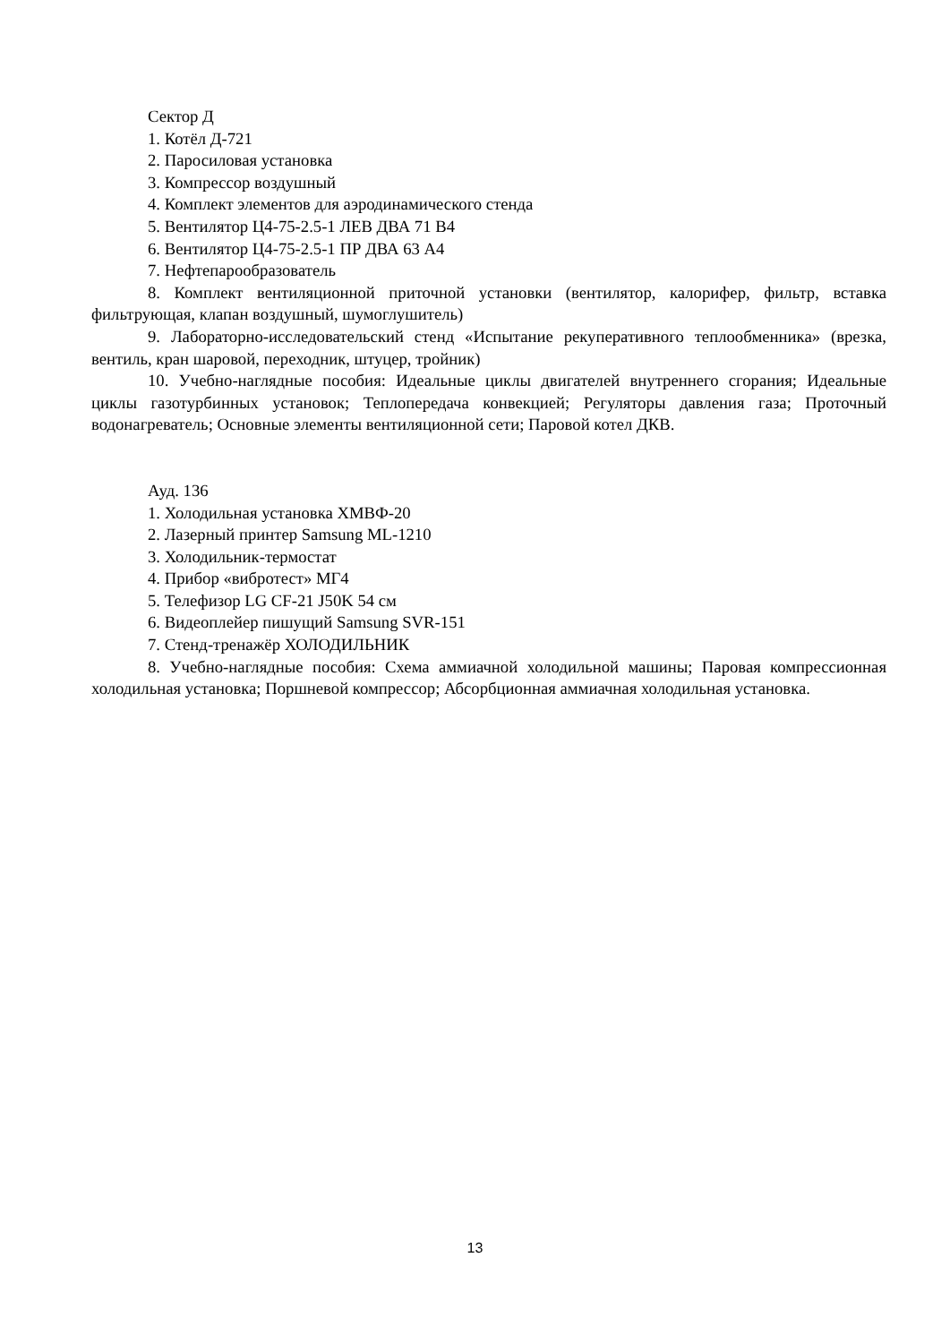Сектор Д
1. Котёл Д-721
2. Паросиловая установка
3. Компрессор воздушный
4. Комплект элементов для аэродинамического стенда
5. Вентилятор Ц4-75-2.5-1 ЛЕВ ДВА 71 В4
6. Вентилятор Ц4-75-2.5-1 ПР ДВА 63 А4
7. Нефтепарообразователь
8. Комплект вентиляционной приточной установки (вентилятор, калорифер, фильтр, вставка фильтрующая, клапан воздушный, шумоглушитель)
9. Лабораторно-исследовательский стенд «Испытание рекуперативного теплообменника» (врезка, вентиль, кран шаровой, переходник, штуцер, тройник)
10. Учебно-наглядные пособия: Идеальные циклы двигателей внутреннего сгорания; Идеальные циклы газотурбинных установок; Теплопередача конвекцией; Регуляторы давления газа; Проточный водонагреватель; Основные элементы вентиляционной сети; Паровой котел ДКВ.
Ауд. 136
1. Холодильная установка ХМВФ-20
2. Лазерный принтер Samsung ML-1210
3. Холодильник-термостат
4. Прибор «вибротест» МГ4
5. Телефизор LG CF-21 J50K 54 см
6. Видеоплейер пишущий Samsung SVR-151
7. Стенд-тренажёр ХОЛОДИЛЬНИК
8. Учебно-наглядные пособия: Схема аммиачной холодильной машины; Паровая компрессионная холодильная установка; Поршневой компрессор; Абсорбционная аммиачная холодильная установка.
13